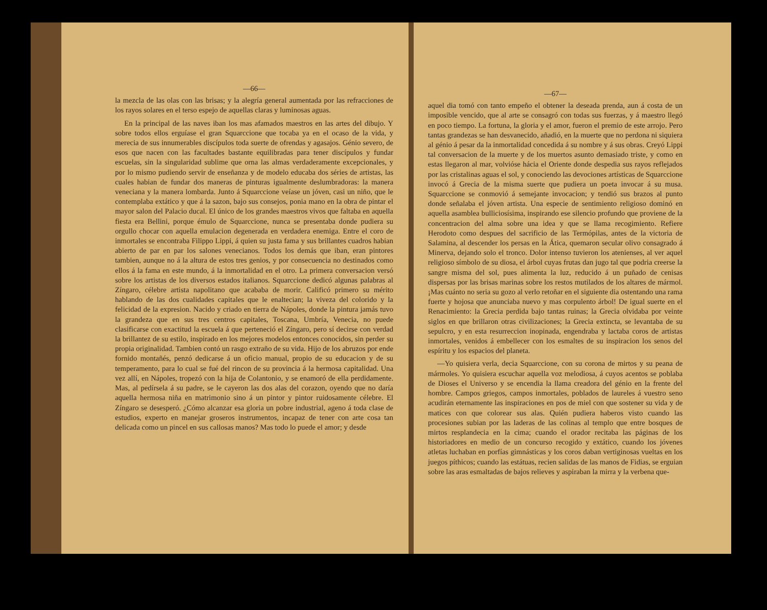—66—
la mezcla de las olas con las brisas; y la alegría general aumentada por las refracciones de los rayos solares en el terso espejo de aquellas claras y luminosas aguas.
En la principal de las naves iban los mas afamados maestros en las artes del dibujo. Y sobre todos ellos erguíase el gran Squarccione que tocaba ya en el ocaso de la vida, y merecia de sus innumerables discípulos toda suerte de ofrendas y agasajos. Génio severo, de esos que nacen con las facultades bastante equilibradas para tener discípulos y fundar escuelas, sin la singularidad sublime que orna las almas verdaderamente excepcionales, y por lo mismo pudiendo servir de enseñanza y de modelo educaba dos séries de artistas, las cuales habian de fundar dos maneras de pinturas igualmente deslumbradoras: la manera veneciana y la manera lombarda. Junto á Squarccione veíase un jóven, casi un niño, que le contemplaba extático y que á la sazon, bajo sus consejos, ponia mano en la obra de pintar el mayor salon del Palacio ducal. El único de los grandes maestros vivos que faltaba en aquella fiesta era Bellini, porque émulo de Squarccione, nunca se presentaba donde pudiera su orgullo chocar con aquella emulacion degenerada en verdadera enemiga. Entre el coro de inmortales se encontraba Filippo Lippi, á quien su justa fama y sus brillantes cuadros habian abierto de par en par los salones venecianos. Todos los demás que iban, eran pintores tambien, aunque no á la altura de estos tres genios, y por consecuencia no destinados como ellos á la fama en este mundo, á la inmortalidad en el otro. La primera conversacion versó sobre los artistas de los diversos estados italianos. Squarccione dedicó algunas palabras al Zíngaro, célebre artista napolitano que acababa de morir. Calificó primero su mérito hablando de las dos cualidades capitales que le enaltecian; la viveza del colorido y la felicidad de la expresion. Nacido y criado en tierra de Nápoles, donde la pintura jamás tuvo la grandeza que en sus tres centros capitales, Toscana, Umbría, Venecia, no puede clasificarse con exactitud la escuela á que perteneció el Zíngaro, pero sí decirse con verdad la brillantez de su estilo, inspirado en los mejores modelos entonces conocidos, sin perder su propia originalidad. Tambien contó un rasgo extraño de su vida. Hijo de los abruzos por ende fornido montañés, penzó dedicarse á un oficio manual, propio de su educacion y de su temperamento, para lo cual se fué del rincon de su provincia á la hermosa capitalidad. Una vez allí, en Nápoles, tropezó con la hija de Colantonio, y se enamoró de ella perdidamente. Mas, al pedírsela á su padre, se le cayeron las dos alas del corazon, oyendo que no daría aquella hermosa niña en matrimonio sino á un pintor y pintor ruidosamente célebre. El Zíngaro se desesperó. ¿Cómo alcanzar esa gloria un pobre industrial, ageno á toda clase de estudios, experto en manejar groseros instrumentos, incapaz de tener con arte cosa tan delicada como un pincel en sus callosas manos? Mas todo lo puede el amor; y desde
—67—
aquel dia tomó con tanto empeño el obtener la deseada prenda, aun á costa de un imposible vencido, que al arte se consagró con todas sus fuerzas, y á maestro llegó en poco tiempo. La fortuna, la gloria y el amor, fueron el premio de este arrojo. Pero tantas grandezas se han desvanecido, añadió, en la muerte que no perdona ni siquiera al génio á pesar da la inmortalidad concedida á su nombre y á sus obras. Creyó Lippi tal conversacion de la muerte y de los muertos asunto demasiado triste, y como en estas llegaron al mar, volvióse hácia el Oriente donde despedia sus rayos reflejados por las cristalinas aguas el sol, y conociendo las devociones artísticas de Squarccione invocó á Grecia de la misma suerte que pudiera un poeta invocar á su musa. Squarccione se conmovió á semejante invocacion; y tendió sus brazos al punto donde señalaba el jóven artista. Una especie de sentimiento religioso dominó en aquella asamblea bulliciosísima, inspirando ese silencio profundo que proviene de la concentracion del alma sobre una idea y que se llama recogimiento. Refiere Herodoto como despues del sacrificio de las Termópilas, antes de la victoria de Salamina, al descender los persas en la Ática, quemaron secular olivo consagrado á Minerva, dejando solo el tronco. Dolor intenso tuvieron los atenienses, al ver aquel religioso símbolo de su diosa, el árbol cuyas frutas dan jugo tal que podria creerse la sangre misma del sol, pues alimenta la luz, reducido á un puñado de cenisas dispersas por las brisas marinas sobre los restos mutilados de los altares de mármol. ¡Mas cuánto no seria su gozo al verlo retoñar en el siguiente dia ostentando una rama fuerte y hojosa que anunciaba nuevo y mas corpulento árbol! De igual suerte en el Renacimiento: la Grecia perdida bajo tantas ruinas; la Grecia olvidaba por veinte siglos en que brillaron otras civilizaciones; la Grecia extincta, se levantaba de su sepulcro, y en esta resurreccion inopinada, engendraba y lactaba coros de artistas inmortales, venidos á embellecer con los esmaltes de su inspiracion los senos del espíritu y los espacios del planeta.
—Yo quisiera verla, decia Squarccione, con su corona de mirtos y su peana de mármoles. Yo quisiera escuchar aquella voz melodiosa, á cuyos acentos se poblaba de Dioses el Universo y se encendia la llama creadora del génio en la frente del hombre. Campos griegos, campos inmortales, poblados de laureles á vuestro seno acudirán eternamente las inspiraciones en pos de miel con que sostener su vida y de matices con que colorear sus alas. Quién pudiera haberos visto cuando las procesiones subian por las laderas de las colinas al templo que entre bosques de mirtos resplandecia en la cima; cuando el orador recitaba las páginas de los historiadores en medio de un concurso recogido y extático, cuando los jóvenes atletas luchaban en porfías gimnásticas y los coros daban vertiginosas vueltas en los juegos píthicos; cuando las estátuas, recien salidas de las manos de Fidias, se erguian sobre las aras esmaltadas de bajos relieves y aspiraban la mirra y la verbena que-